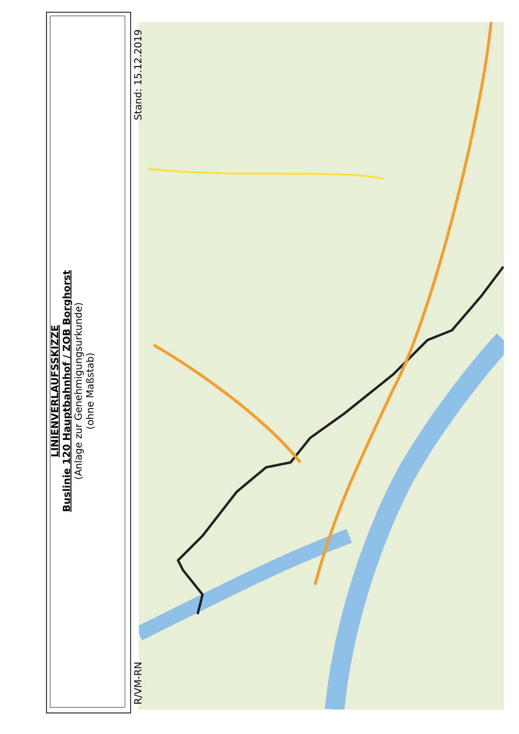R/VM-RN
LINIENVERLAUFSSKIZZE
Buslinie 120 Hauptbahnhof / ZOB Borghorst
(Anlage zur Genehmigungsurkunde)
(ohne Maßstab)
Stand: 15.12.2019